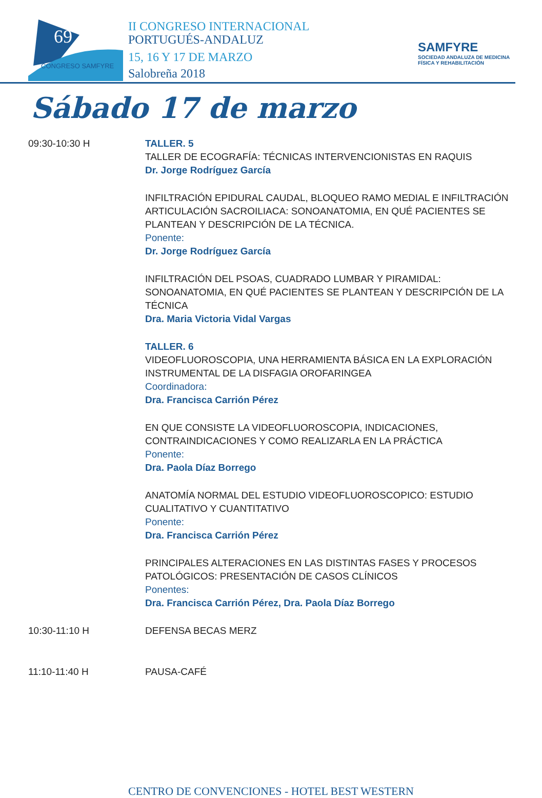69
CONGRESO SAMFYRE
II CONGRESO INTERNACIONAL
PORTUGUÉS-ANDALUZ
15, 16 Y 17 DE MARZO
Salobreña 2018
SAMFYRE
SOCIEDAD ANDALUZA DE MEDICINA FÍSICA Y REHABILITACIÓN
Sábado 17 de marzo
09:30-10:30 H TALLER. 5
TALLER DE ECOGRAFÍA: TÉCNICAS INTERVENCIONISTAS EN RAQUIS
Dr. Jorge Rodríguez García
INFILTRACIÓN EPIDURAL CAUDAL, BLOQUEO RAMO MEDIAL E INFILTRACIÓN ARTICULACIÓN SACROILIACA: SONOANATOMIA, EN QUÉ PACIENTES SE PLANTEAN Y DESCRIPCIÓN DE LA TÉCNICA.
Ponente:
Dr. Jorge Rodríguez García
INFILTRACIÓN DEL PSOAS, CUADRADO LUMBAR Y PIRAMIDAL: SONOANATOMIA, EN QUÉ PACIENTES SE PLANTEAN Y DESCRIPCIÓN DE LA TÉCNICA
Dra. Maria Victoria Vidal Vargas
TALLER. 6
VIDEOFLUOROSCOPIA, UNA HERRAMIENTA BÁSICA EN LA EXPLORACIÓN INSTRUMENTAL DE LA DISFAGIA OROFARINGEA
Coordinadora:
Dra. Francisca Carrión Pérez
EN QUE CONSISTE LA VIDEOFLUOROSCOPIA, INDICACIONES, CONTRAINDICACIONES Y COMO REALIZARLA EN LA PRÁCTICA
Ponente:
Dra. Paola Díaz Borrego
ANATOMÍA NORMAL DEL ESTUDIO VIDEOFLUOROSCOPICO: ESTUDIO CUALITATIVO Y CUANTITATIVO
Ponente:
Dra. Francisca Carrión Pérez
PRINCIPALES ALTERACIONES EN LAS DISTINTAS FASES Y PROCESOS PATOLÓGICOS: PRESENTACIÓN DE CASOS CLÍNICOS
Ponentes:
Dra. Francisca Carrión Pérez, Dra. Paola Díaz Borrego
10:30-11:10 H DEFENSA BECAS MERZ
11:10-11:40 H PAUSA-CAFÉ
CENTRO DE CONVENCIONES - HOTEL BEST WESTERN